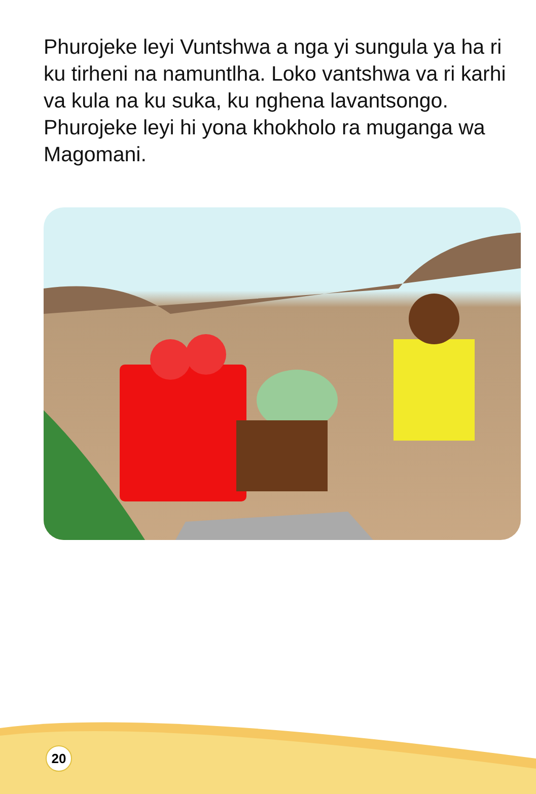Phurojeke leyi Vuntshwa a nga yi sungula ya ha ri ku tirheni na namuntlha. Loko vantshwa va ri karhi va kula na ku suka, ku nghena lavantsongo. Phurojeke leyi hi yona khokholo ra muganga wa Magomani.
20